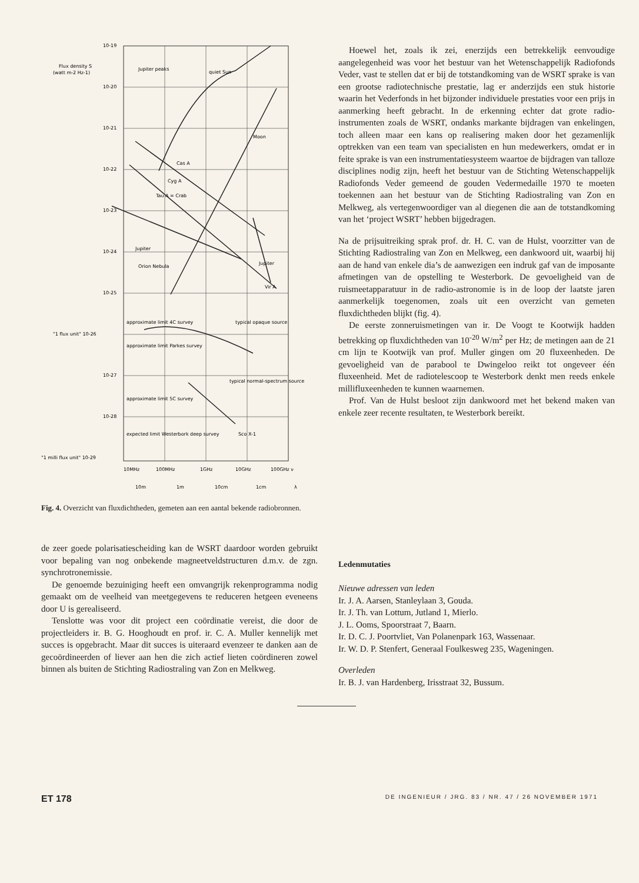Flux density S
(watt m-2 Hz-1)
10-19
10-20
10-21
10-22
10-23
10-24
10-25
"1 flux unit" 10-26
10-27
10-28
"1 milli flux unit" 10-29
Jupiter peaks
quiet Sun
Moon
Cas A
Cyg A
Tau A = Crab
Jupiter
Orion Nebula
Jupiter
Vir A
typical opaque source
approximate limit 4C survey
approximate limit Parkes survey
typical normal-spectrum source
approximate limit 5C survey
Sco X-1
expected limit Westerbork deep survey
10MHz
100MHz
1GHz
10GHz
100GHz ν
10m
1m
10cm
1cm
λ
Fig. 4. Overzicht van fluxdichtheden, gemeten aan een aantal bekende radiobronnen.
Hoewel het, zoals ik zei, enerzijds een betrekkelijk eenvoudige aangelegenheid was voor het bestuur van het Wetenschappelijk Radiofonds Veder, vast te stellen dat er bij de totstandkoming van de WSRT sprake is van een grootse radiotechnische prestatie, lag er anderzijds een stuk historie waarin het Vederfonds in het bijzonder individuele prestaties voor een prijs in aanmerking heeft gebracht. In de erkenning echter dat grote radio-instrumenten zoals de WSRT, ondanks markante bijdragen van enkelingen, toch alleen maar een kans op realisering maken door het gezamenlijk optrekken van een team van specialisten en hun medewerkers, omdat er in feite sprake is van een instrumentatiesysteem waartoe de bijdragen van talloze disciplines nodig zijn, heeft het bestuur van de Stichting Wetenschappelijk Radiofonds Veder gemeend de gouden Vedermedaille 1970 te moeten toekennen aan het bestuur van de Stichting Radiostraling van Zon en Melkweg, als vertegenwoordiger van al diegenen die aan de totstandkoming van het ‘project WSRT’ hebben bijgedragen.
Na de prijsuitreiking sprak prof. dr. H. C. van de Hulst, voorzitter van de Stichting Radiostraling van Zon en Melkweg, een dankwoord uit, waarbij hij aan de hand van enkele dia’s de aanwezigen een indruk gaf van de imposante afmetingen van de opstelling te Westerbork. De gevoeligheid van de ruismeetapparatuur in de radio-astronomie is in de loop der laatste jaren aanmerkelijk toegenomen, zoals uit een overzicht van gemeten fluxdichtheden blijkt (fig. 4).
De eerste zonneruismetingen van ir. De Voogt te Kootwijk hadden betrekking op fluxdichtheden van 10<sup>-20</sup> W/m<sup>2</sup> per Hz; de metingen aan de 21 cm lijn te Kootwijk van prof. Muller gingen om 20 fluxeenheden. De gevoeligheid van de parabool te Dwingeloo reikt tot ongeveer één fluxeenheid. Met de radiotelescoop te Westerbork denkt men reeds enkele millifluxeenheden te kunnen waarnemen.
Prof. Van de Hulst besloot zijn dankwoord met het bekend maken van enkele zeer recente resultaten, te Westerbork bereikt.
de zeer goede polarisatiescheiding kan de WSRT daardoor worden gebruikt voor bepaling van nog onbekende magneetveldstructuren d.m.v. de zgn. synchrotronemissie.
De genoemde bezuiniging heeft een omvangrijk rekenprogramma nodig gemaakt om de veelheid van meetgegevens te reduceren hetgeen eveneens door U is gerealiseerd.
Tenslotte was voor dit project een coördinatie vereist, die door de projectleiders ir. B. G. Hooghoudt en prof. ir. C. A. Muller kennelijk met succes is opgebracht. Maar dit succes is uiteraard evenzeer te danken aan de gecoördineerden of liever aan hen die zich actief lieten coördineren zowel binnen als buiten de Stichting Radiostraling van Zon en Melkweg.
Ledenmutaties
Nieuwe adressen van leden
Ir. J. A. Aarsen, Stanleylaan 3, Gouda.
Ir. J. Th. van Lottum, Jutland 1, Mierlo.
J. L. Ooms, Spoorstraat 7, Baarn.
Ir. D. C. J. Poortvliet, Van Polanenpark 163, Wassenaar.
Ir. W. D. P. Stenfert, Generaal Foulkesweg 235, Wageningen.
Overleden
Ir. B. J. van Hardenberg, Irisstraat 32, Bussum.
ET 178 DE INGENIEUR / JRG. 83 / NR. 47 / 26 NOVEMBER 1971